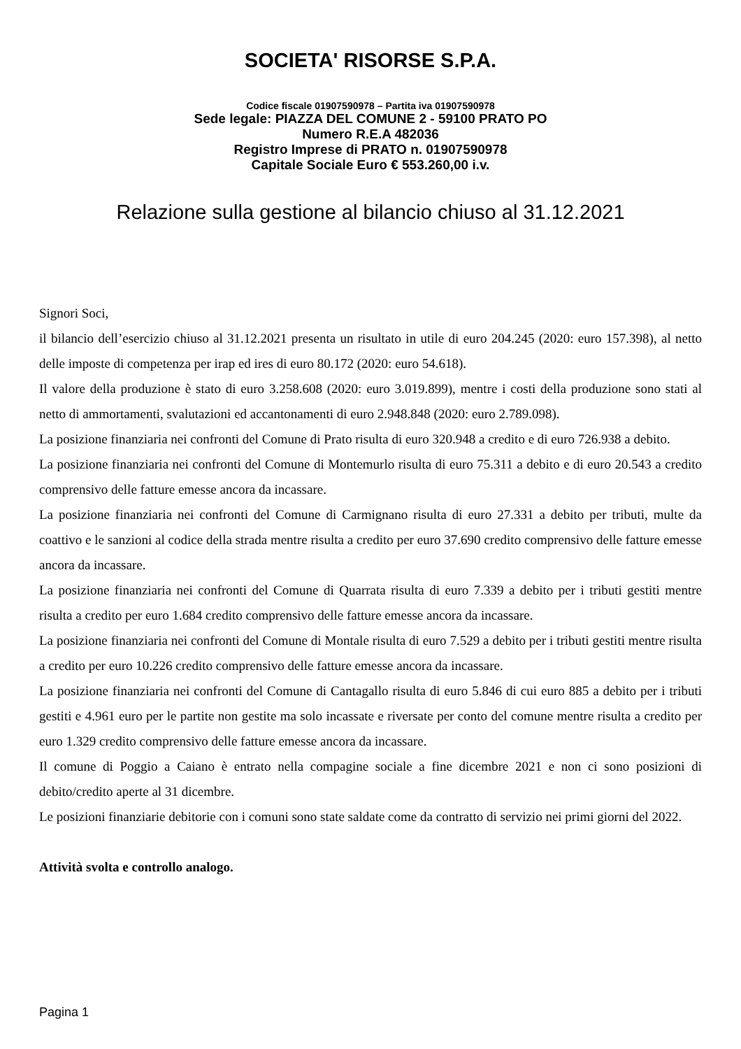SOCIETA' RISORSE S.P.A.
Codice fiscale 01907590978 – Partita iva 01907590978
Sede legale: PIAZZA DEL COMUNE 2 - 59100 PRATO PO
Numero R.E.A 482036
Registro Imprese di PRATO n. 01907590978
Capitale Sociale Euro € 553.260,00 i.v.
Relazione sulla gestione al bilancio chiuso al 31.12.2021
Signori Soci,
il bilancio dell’esercizio chiuso al 31.12.2021 presenta un risultato in utile di euro 204.245 (2020: euro 157.398), al netto delle imposte di competenza per irap ed ires di euro 80.172 (2020: euro 54.618).
Il valore della produzione è stato di euro 3.258.608 (2020: euro 3.019.899), mentre i costi della produzione sono stati al netto di ammortamenti, svalutazioni ed accantonamenti di euro 2.948.848 (2020: euro 2.789.098).
La posizione finanziaria nei confronti del Comune di Prato risulta di euro 320.948 a credito e di euro 726.938 a debito.
La posizione finanziaria nei confronti del Comune di Montemurlo risulta di euro 75.311 a debito e di euro 20.543 a credito comprensivo delle fatture emesse ancora da incassare.
La posizione finanziaria nei confronti del Comune di Carmignano risulta di euro 27.331 a debito per tributi, multe da coattivo e le sanzioni al codice della strada mentre risulta a credito per euro 37.690 credito comprensivo delle fatture emesse ancora da incassare.
La posizione finanziaria nei confronti del Comune di Quarrata risulta di euro 7.339 a debito per i tributi gestiti mentre risulta a credito per euro 1.684 credito comprensivo delle fatture emesse ancora da incassare.
La posizione finanziaria nei confronti del Comune di Montale risulta di euro 7.529 a debito per i tributi gestiti mentre risulta a credito per euro 10.226 credito comprensivo delle fatture emesse ancora da incassare.
La posizione finanziaria nei confronti del Comune di Cantagallo risulta di euro 5.846 di cui euro 885 a debito per i tributi gestiti e 4.961 euro per le partite non gestite ma solo incassate e riversate per conto del comune mentre risulta a credito per euro 1.329 credito comprensivo delle fatture emesse ancora da incassare.
Il comune di Poggio a Caiano è entrato nella compagine sociale a fine dicembre 2021 e non ci sono posizioni di debito/credito aperte al 31 dicembre.
Le posizioni finanziarie debitorie con i comuni sono state saldate come da contratto di servizio nei primi giorni del 2022.
Attività svolta e controllo analogo.
Pagina 1